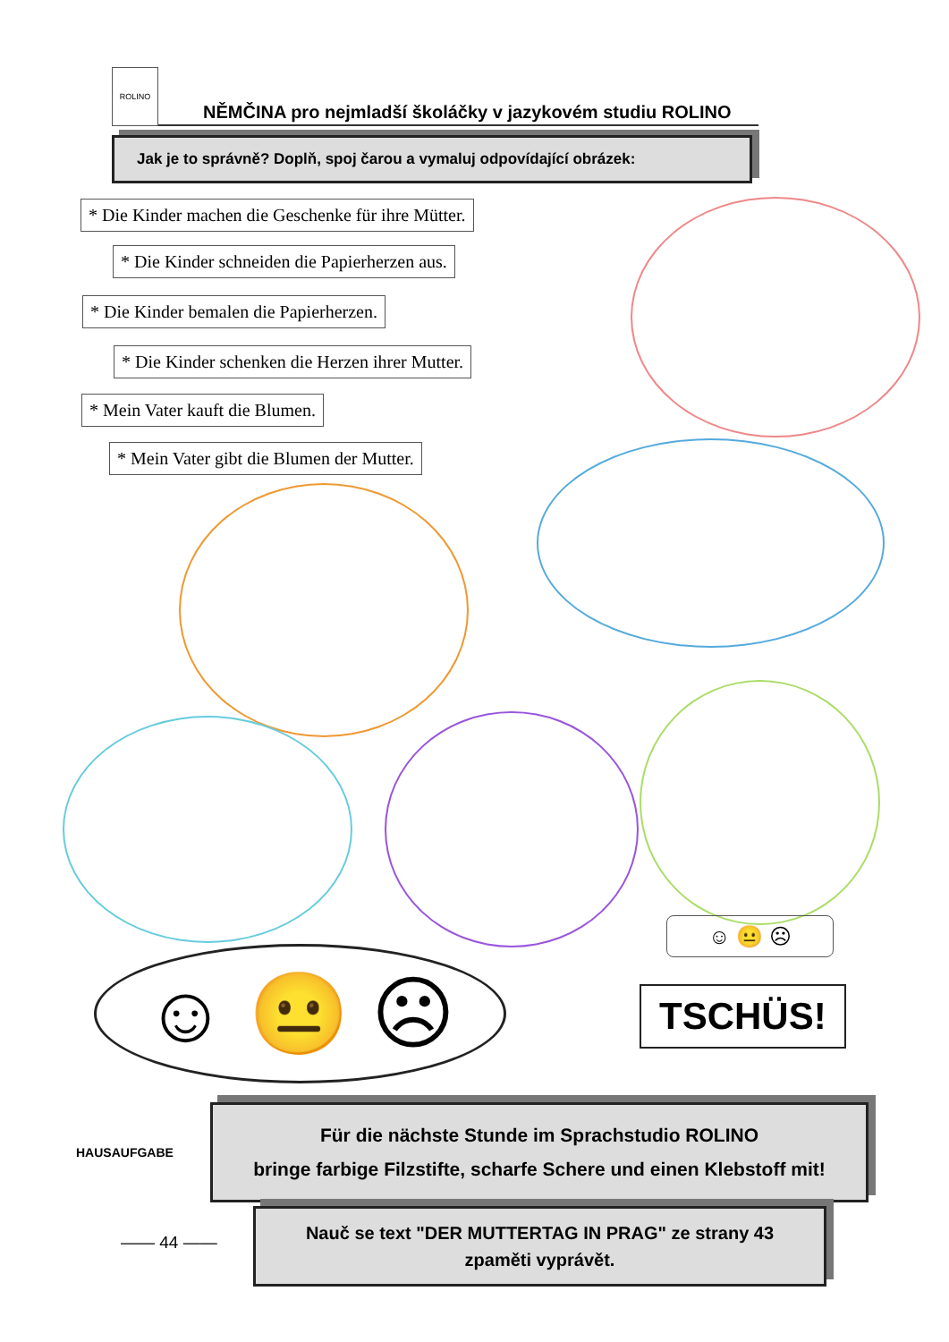ROLINO NĚMČINA pro nejmladší školáčky v jazykovém studiu ROLINO
Jak je to správně? Doplň, spoj čarou a vymaluj odpovídající obrázek:
* Die Kinder machen die Geschenke für ihre Mütter.
* Die Kinder schneiden die Papierherzen aus.
* Die Kinder bemalen die Papierherzen.
* Die Kinder schenken die Herzen ihrer Mutter.
* Mein Vater kauft die Blumen.
* Mein Vater gibt die Blumen der Mutter.
☺ 😐 ☹
☺ 😐 ☹
TSCHÜS!
HAUSAUFGABE
Für die nächste Stunde im Sprachstudio ROLINO
bringe farbige Filzstifte, scharfe Schere und einen Klebstoff mit!
—— 44 ——
Nauč se text "DER MUTTERTAG IN PRAG" ze strany 43
zpaměti vyprávět.